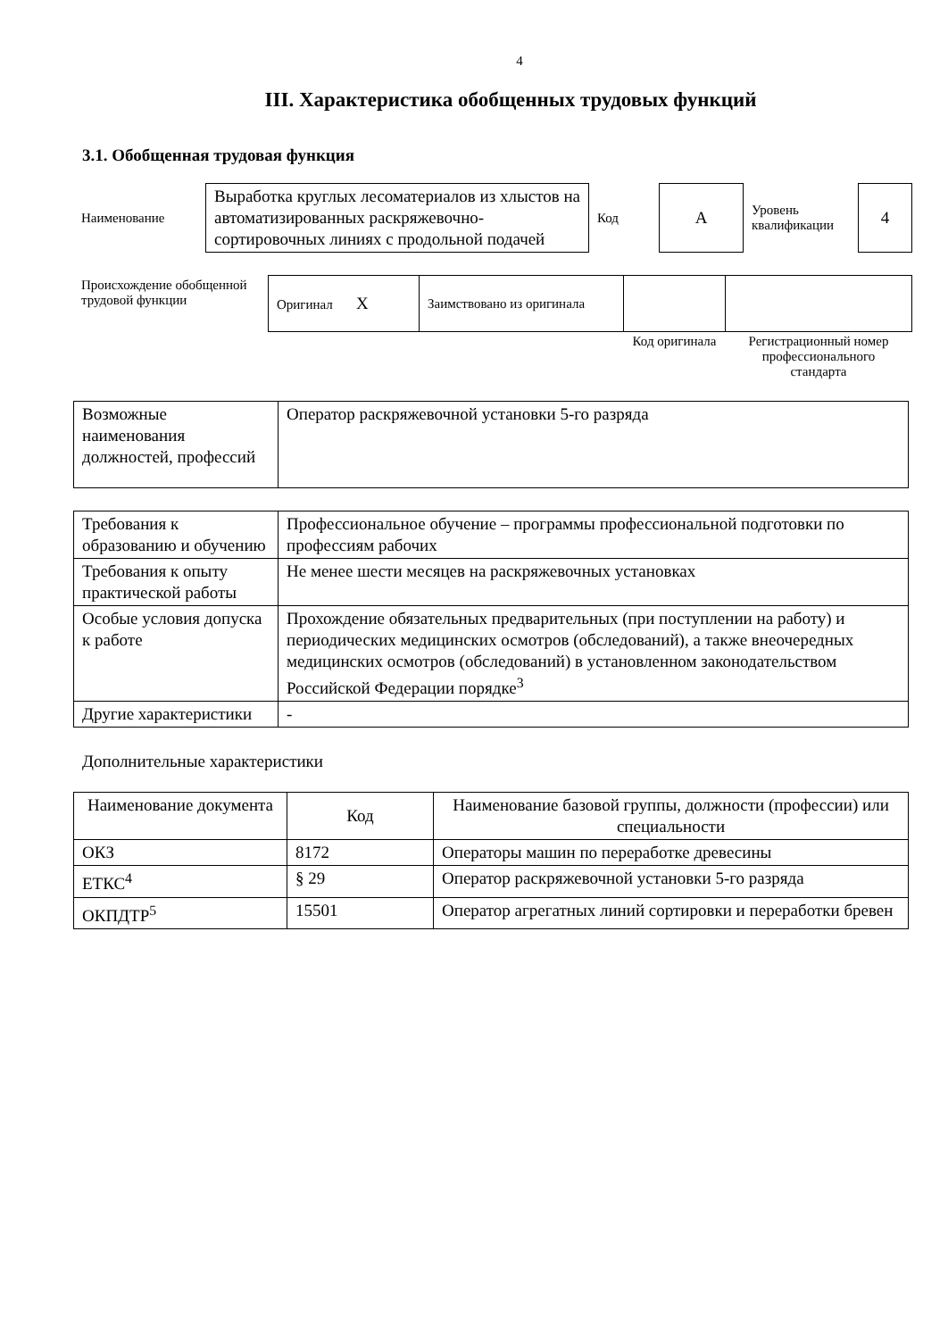4
III. Характеристика обобщенных трудовых функций
3.1. Обобщенная трудовая функция
| Наименование | Выработка круглых лесоматериалов из хлыстов на автоматизированных раскряжевочно-сортировочных линиях с продольной подачей | Код | А | Уровень квалификации | 4 |
| Происхождение обобщенной трудовой функции | Оригинал X | Заимствовано из оригинала | | |
| | | | Код оригинала | Регистрационный номер профессионального стандарта |
| Возможные наименования должностей, профессий | Оператор раскряжевочной установки 5-го разряда |
| Требования к образованию и обучению | Профессиональное обучение – программы профессиональной подготовки по профессиям рабочих |
| Требования к опыту практической работы | Не менее шести месяцев на раскряжевочных установках |
| Особые условия допуска к работе | Прохождение обязательных предварительных (при поступлении на работу) и периодических медицинских осмотров (обследований), а также внеочередных медицинских осмотров (обследований) в установленном законодательством Российской Федерации порядке<sup>3</sup> |
| Другие характеристики | - |
Дополнительные характеристики
| Наименование документа | Код | Наименование базовой группы, должности (профессии) или специальности |
| --- | --- | --- |
| ОКЗ | 8172 | Операторы машин по переработке древесины |
| ЕТКС<sup>4</sup> | § 29 | Оператор раскряжевочной установки 5-го разряда |
| ОКПДТР<sup>5</sup> | 15501 | Оператор агрегатных линий сортировки и переработки бревен |